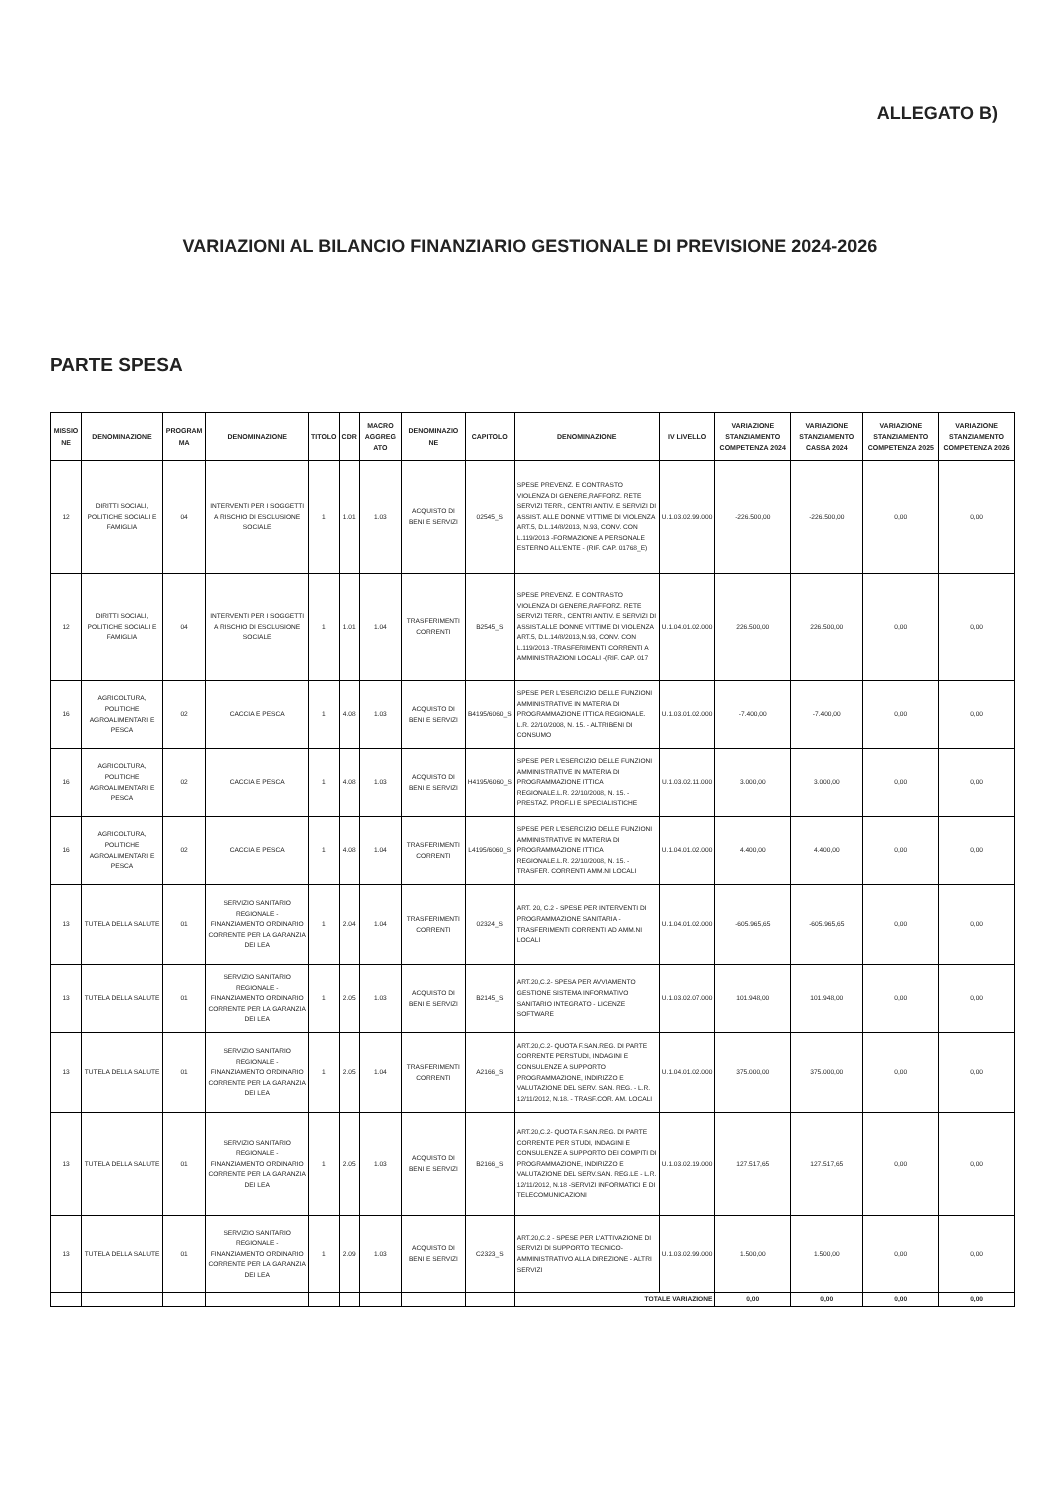ALLEGATO B)
VARIAZIONI AL BILANCIO FINANZIARIO GESTIONALE DI PREVISIONE 2024-2026
PARTE SPESA
| MISSIO NE | DENOMINAZIONE | PROGRAM MA | DENOMINAZIONE | TITOLO | CDR | MACRO AGGREG ATO | DENOMINAZIO NE | CAPITOLO | DENOMINAZIONE | IV LIVELLO | VARIAZIONE STANZIAMENTO COMPETENZA 2024 | VARIAZIONE STANZIAMENTO CASSA 2024 | VARIAZIONE STANZIAMENTO COMPETENZA 2025 | VARIAZIONE STANZIAMENTO COMPETENZA 2026 |
| --- | --- | --- | --- | --- | --- | --- | --- | --- | --- | --- | --- | --- | --- | --- |
| 12 | DIRITTI SOCIALI, POLITICHE SOCIALI E FAMIGLIA | 04 | INTERVENTI PER I SOGGETTI A RISCHIO DI ESCLUSIONE SOCIALE | 1 | 1.01 | 1.03 | ACQUISTO DI BENI E SERVIZI | 02545_S | SPESE PREVENZ. E CONTRASTO VIOLENZA DI GENERE,RAFFORZ. RETE SERVIZI TERR., CENTRI ANTIV. E SERVIZI DI ASSIST. ALLE DONNE VITTIME DI VIOLENZA ART.5, D.L.14/8/2013, N.93, CONV. CON L.119/2013 -FORMAZIONE A PERSONALE ESTERNO ALL'ENTE - (RIF. CAP. 01768_E) | U.1.03.02.99.000 | -226.500,00 | -226.500,00 | 0,00 | 0,00 |
| 12 | DIRITTI SOCIALI, POLITICHE SOCIALI E FAMIGLIA | 04 | INTERVENTI PER I SOGGETTI A RISCHIO DI ESCLUSIONE SOCIALE | 1 | 1.01 | 1.04 | TRASFERIMENTI CORRENTI | B2545_S | SPESE PREVENZ. E CONTRASTO VIOLENZA DI GENERE,RAFFORZ. RETE SERVIZI TERR., CENTRI ANTIV. E SERVIZI DI ASSIST.ALLE DONNE VITTIME DI VIOLENZA ART.5, D.L.14/8/2013,N.93, CONV. CON L.119/2013 -TRASFERIMENTI CORRENTI A AMMINISTRAZIONI LOCALI -(RIF. CAP. 017 | U.1.04.01.02.000 | 226.500,00 | 226.500,00 | 0,00 | 0,00 |
| 16 | AGRICOLTURA, POLITICHE AGROALIMENTARI E PESCA | 02 | CACCIA E PESCA | 1 | 4.08 | 1.03 | ACQUISTO DI BENI E SERVIZI | B4195/6060_S | SPESE PER L'ESERCIZIO DELLE FUNZIONI AMMINISTRATIVE IN MATERIA DI PROGRAMMAZIONE ITTICA REGIONALE. L.R. 22/10/2008, N. 15. - ALTRIBENI DI CONSUMO | U.1.03.01.02.000 | -7.400,00 | -7.400,00 | 0,00 | 0,00 |
| 16 | AGRICOLTURA, POLITICHE AGROALIMENTARI E PESCA | 02 | CACCIA E PESCA | 1 | 4.08 | 1.03 | ACQUISTO DI BENI E SERVIZI | H4195/6060_S | SPESE PER L'ESERCIZIO DELLE FUNZIONI AMMINISTRATIVE IN MATERIA DI PROGRAMMAZIONE ITTICA REGIONALE.L.R. 22/10/2008, N. 15. - PRESTAZ. PROF.LI E SPECIALISTICHE | U.1.03.02.11.000 | 3.000,00 | 3.000,00 | 0,00 | 0,00 |
| 16 | AGRICOLTURA, POLITICHE AGROALIMENTARI E PESCA | 02 | CACCIA E PESCA | 1 | 4.08 | 1.04 | TRASFERIMENTI CORRENTI | L4195/6060_S | SPESE PER L'ESERCIZIO DELLE FUNZIONI AMMINISTRATIVE IN MATERIA DI PROGRAMMAZIONE ITTICA REGIONALE.L.R. 22/10/2008, N. 15. - TRASFER. CORRENTI AMM.NI LOCALI | U.1.04.01.02.000 | 4.400,00 | 4.400,00 | 0,00 | 0,00 |
| 13 | TUTELA DELLA SALUTE | 01 | SERVIZIO SANITARIO REGIONALE - FINANZIAMENTO ORDINARIO CORRENTE PER LA GARANZIA DEI LEA | 1 | 2.04 | 1.04 | TRASFERIMENTI CORRENTI | 02324_S | ART. 20, C.2 - SPESE PER INTERVENTI DI PROGRAMMAZIONE SANITARIA - TRASFERIMENTI CORRENTI AD AMM.NI LOCALI | U.1.04.01.02.000 | -605.965,65 | -605.965,65 | 0,00 | 0,00 |
| 13 | TUTELA DELLA SALUTE | 01 | SERVIZIO SANITARIO REGIONALE - FINANZIAMENTO ORDINARIO CORRENTE PER LA GARANZIA DEI LEA | 1 | 2.05 | 1.03 | ACQUISTO DI BENI E SERVIZI | B2145_S | ART.20,C.2- SPESA PER AVVIAMENTO GESTIONE SISTEMA INFORMATIVO SANITARIO INTEGRATO - LICENZE SOFTWARE | U.1.03.02.07.000 | 101.948,00 | 101.948,00 | 0,00 | 0,00 |
| 13 | TUTELA DELLA SALUTE | 01 | SERVIZIO SANITARIO REGIONALE - FINANZIAMENTO ORDINARIO CORRENTE PER LA GARANZIA DEI LEA | 1 | 2.05 | 1.04 | TRASFERIMENTI CORRENTI | A2166_S | ART.20,C.2- QUOTA F.SAN.REG. DI PARTE CORRENTE PERSTUDI, INDAGINI E CONSULENZE A SUPPORTO PROGRAMMAZIONE, INDIRIZZO E VALUTAZIONE DEL SERV. SAN. REG. - L.R. 12/11/2012, N.18. - TRASF.COR. AM. LOCALI | U.1.04.01.02.000 | 375.000,00 | 375.000,00 | 0,00 | 0,00 |
| 13 | TUTELA DELLA SALUTE | 01 | SERVIZIO SANITARIO REGIONALE - FINANZIAMENTO ORDINARIO CORRENTE PER LA GARANZIA DEI LEA | 1 | 2.05 | 1.03 | ACQUISTO DI BENI E SERVIZI | B2166_S | ART.20,C.2- QUOTA F.SAN.REG. DI PARTE CORRENTE PER STUDI, INDAGINI E CONSULENZE A SUPPORTO DEI COMPITI DI PROGRAMMAZIONE, INDIRIZZO E VALUTAZIONE DEL SERV.SAN. REG.LE - L.R. 12/11/2012, N.18 -SERVIZI INFORMATICI E DI TELECOMUNICAZIONI | U.1.03.02.19.000 | 127.517,65 | 127.517,65 | 0,00 | 0,00 |
| 13 | TUTELA DELLA SALUTE | 01 | SERVIZIO SANITARIO REGIONALE - FINANZIAMENTO ORDINARIO CORRENTE PER LA GARANZIA DEI LEA | 1 | 2.09 | 1.03 | ACQUISTO DI BENI E SERVIZI | C2323_S | ART.20,C.2 - SPESE PER L'ATTIVAZIONE DI SERVIZI DI SUPPORTO TECNICO-AMMINISTRATIVO ALLA DIREZIONE - ALTRI SERVIZI | U.1.03.02.99.000 | 1.500,00 | 1.500,00 | 0,00 | 0,00 |
| | | | | | | | | | TOTALE VARIAZIONE | | 0,00 | 0,00 | 0,00 | 0,00 |